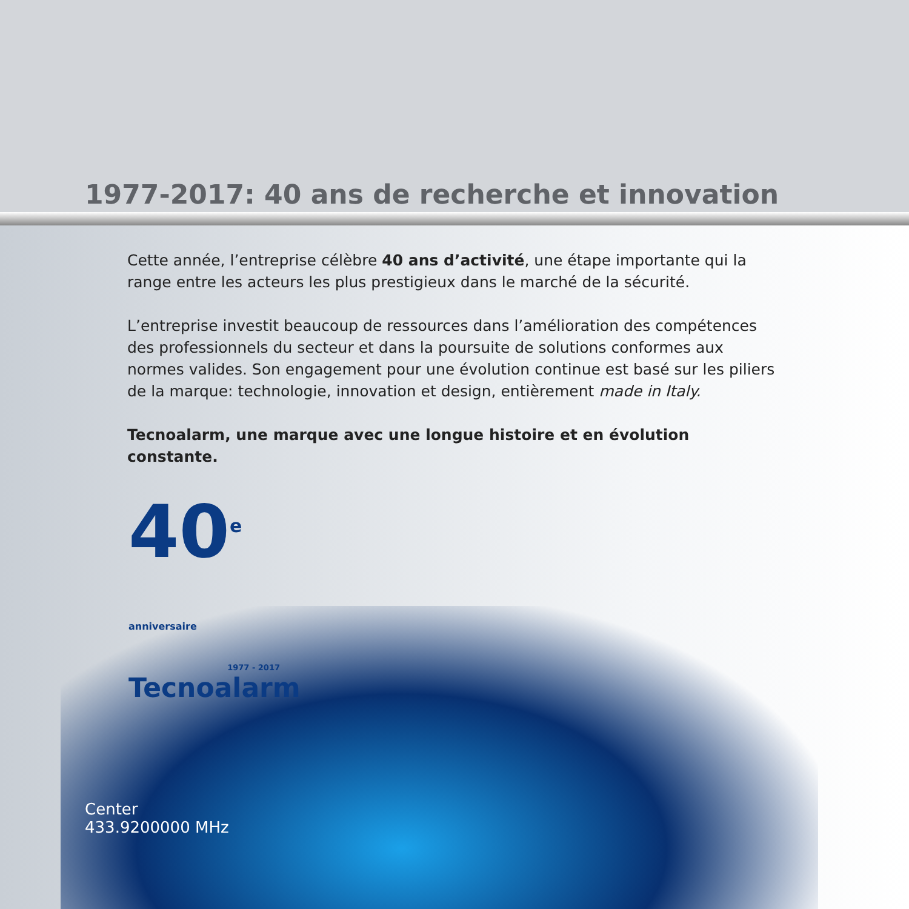1977-2017: 40 ans de recherche et innovation
Cette année, l’entreprise célèbre 40 ans d’activité, une étape importante qui la range entre les acteurs les plus prestigieux dans le marché de la sécurité.
L’entreprise investit beaucoup de ressources dans l’amélioration des compétences des professionnels du secteur et dans la poursuite de solutions conformes aux normes valides. Son engagement pour une évolution continue est basé sur les piliers de la marque: technologie, innovation et design, entièrement made in Italy.
Tecnoalarm, une marque avec une longue histoire et en évolution constante.
40<sup>e</sup> anniversaire
1977 - 2017
Tecnoalarm
Center
433.9200000 MHz